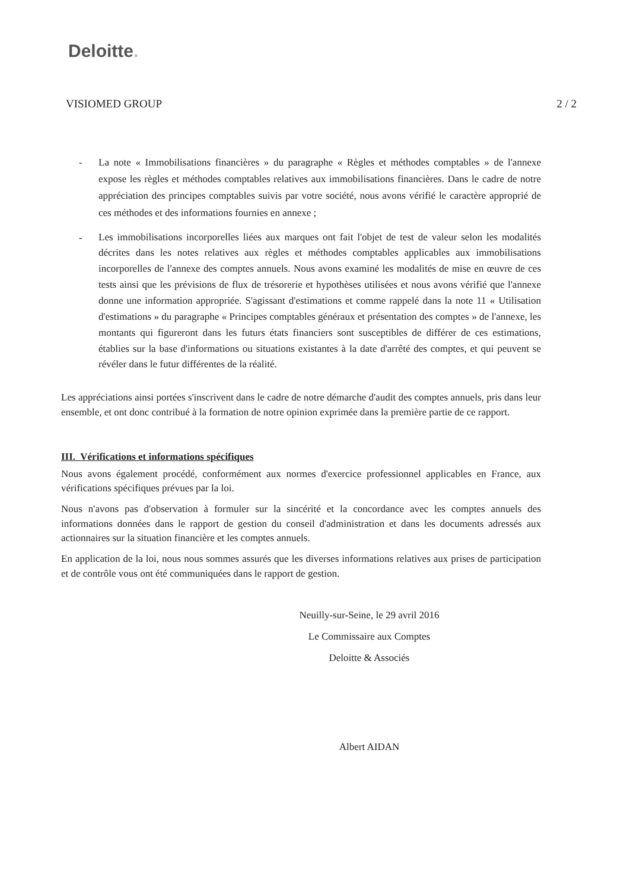Deloitte.
VISIOMED GROUP 2 / 2
- La note « Immobilisations financières » du paragraphe « Règles et méthodes comptables » de l'annexe expose les règles et méthodes comptables relatives aux immobilisations financières. Dans le cadre de notre appréciation des principes comptables suivis par votre société, nous avons vérifié le caractère approprié de ces méthodes et des informations fournies en annexe ;
- Les immobilisations incorporelles liées aux marques ont fait l'objet de test de valeur selon les modalités décrites dans les notes relatives aux règles et méthodes comptables applicables aux immobilisations incorporelles de l'annexe des comptes annuels. Nous avons examiné les modalités de mise en œuvre de ces tests ainsi que les prévisions de flux de trésorerie et hypothèses utilisées et nous avons vérifié que l'annexe donne une information appropriée. S'agissant d'estimations et comme rappelé dans la note 11 « Utilisation d'estimations » du paragraphe « Principes comptables généraux et présentation des comptes » de l'annexe, les montants qui figureront dans les futurs états financiers sont susceptibles de différer de ces estimations, établies sur la base d'informations ou situations existantes à la date d'arrêté des comptes, et qui peuvent se révéler dans le futur différentes de la réalité.
Les appréciations ainsi portées s'inscrivent dans le cadre de notre démarche d'audit des comptes annuels, pris dans leur ensemble, et ont donc contribué à la formation de notre opinion exprimée dans la première partie de ce rapport.
III. Vérifications et informations spécifiques
Nous avons également procédé, conformément aux normes d'exercice professionnel applicables en France, aux vérifications spécifiques prévues par la loi.
Nous n'avons pas d'observation à formuler sur la sincérité et la concordance avec les comptes annuels des informations données dans le rapport de gestion du conseil d'administration et dans les documents adressés aux actionnaires sur la situation financière et les comptes annuels.
En application de la loi, nous nous sommes assurés que les diverses informations relatives aux prises de participation et de contrôle vous ont été communiquées dans le rapport de gestion.
Neuilly-sur-Seine, le 29 avril 2016
Le Commissaire aux Comptes
Deloitte & Associés
Albert AIDAN